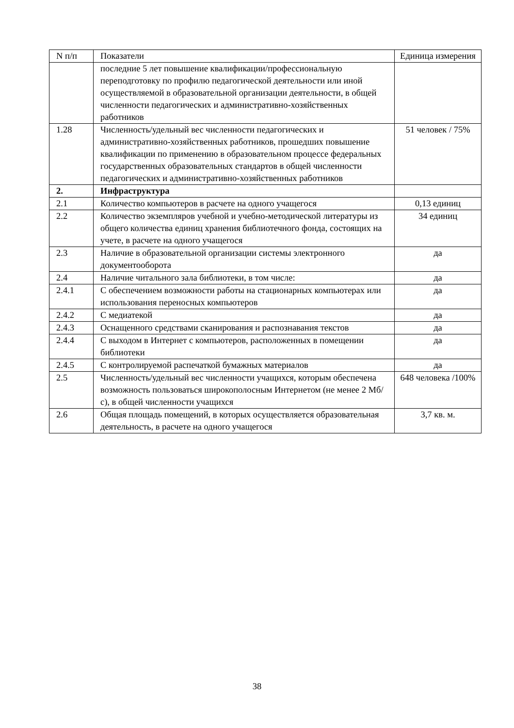| N п/п | Показатели | Единица измерения |
| --- | --- | --- |
| | последние 5 лет повышение квалификации/профессиональную переподготовку по профилю педагогической деятельности или иной осуществляемой в образовательной организации деятельности, в общей численности педагогических и административно-хозяйственных работников | |
| 1.28 | Численность/удельный вес численности педагогических и административно-хозяйственных работников, прошедших повышение квалификации по применению в образовательном процессе федеральных государственных образовательных стандартов в общей численности педагогических и административно-хозяйственных работников | 51 человек / 75% |
| 2. | Инфраструктура | |
| 2.1 | Количество компьютеров в расчете на одного учащегося | 0,13 единиц |
| 2.2 | Количество экземпляров учебной и учебно-методической литературы из общего количества единиц хранения библиотечного фонда, состоящих на учете, в расчете на одного учащегося | 34 единиц |
| 2.3 | Наличие в образовательной организации системы электронного документооборота | да |
| 2.4 | Наличие читального зала библиотеки, в том числе: | да |
| 2.4.1 | С обеспечением возможности работы на стационарных компьютерах или использования переносных компьютеров | да |
| 2.4.2 | С медиатекой | да |
| 2.4.3 | Оснащенного средствами сканирования и распознавания текстов | да |
| 2.4.4 | С выходом в Интернет с компьютеров, расположенных в помещении библиотеки | да |
| 2.4.5 | С контролируемой распечаткой бумажных материалов | да |
| 2.5 | Численность/удельный вес численности учащихся, которым обеспечена возможность пользоваться широкополосным Интернетом (не менее 2 Мб/с), в общей численности учащихся | 648 человека /100% |
| 2.6 | Общая площадь помещений, в которых осуществляется образовательная деятельность, в расчете на одного учащегося | 3,7 кв. м. |
38